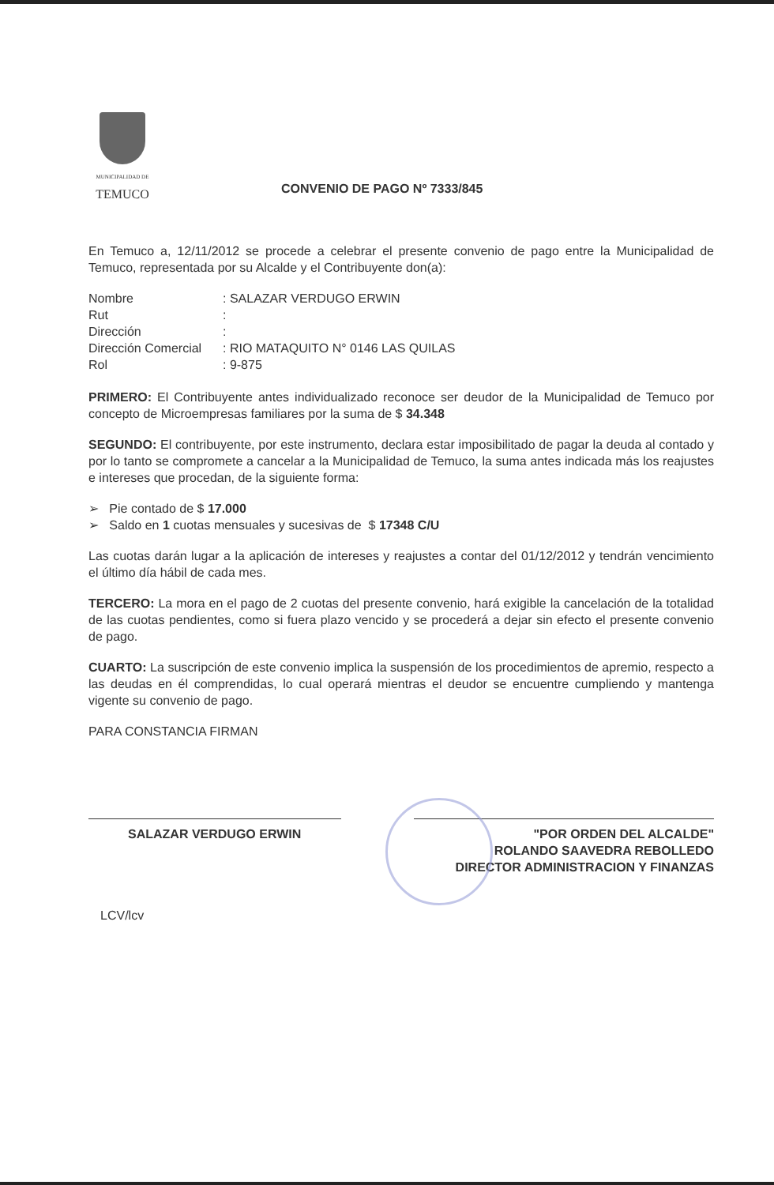MUNICIPALIDAD DE
TEMUCO
CONVENIO DE PAGO Nº 7333/845
En Temuco a, 12/11/2012 se procede a celebrar el presente convenio de pago entre la Municipalidad de Temuco, representada por su Alcalde y el Contribuyente don(a):
| Nombre | : SALAZAR VERDUGO ERWIN |
| Rut | : |
| Dirección | : |
| Dirección Comercial | : RIO MATAQUITO N° 0146 LAS QUILAS |
| Rol | : 9-875 |
PRIMERO: El Contribuyente antes individualizado reconoce ser deudor de la Municipalidad de Temuco por concepto de Microempresas familiares por la suma de $ 34.348
SEGUNDO: El contribuyente, por este instrumento, declara estar imposibilitado de pagar la deuda al contado y por lo tanto se compromete a cancelar a la Municipalidad de Temuco, la suma antes indicada más los reajustes e intereses que procedan, de la siguiente forma:
➢ Pie contado de $ 17.000
➢ Saldo en 1 cuotas mensuales y sucesivas de $ 17348 C/U
Las cuotas darán lugar a la aplicación de intereses y reajustes a contar del 01/12/2012 y tendrán vencimiento el último día hábil de cada mes.
TERCERO: La mora en el pago de 2 cuotas del presente convenio, hará exigible la cancelación de la totalidad de las cuotas pendientes, como si fuera plazo vencido y se procederá a dejar sin efecto el presente convenio de pago.
CUARTO: La suscripción de este convenio implica la suspensión de los procedimientos de apremio, respecto a las deudas en él comprendidas, lo cual operará mientras el deudor se encuentre cumpliendo y mantenga vigente su convenio de pago.
PARA CONSTANCIA FIRMAN
SALAZAR VERDUGO ERWIN "POR ORDEN DEL ALCALDE"
ROLANDO SAAVEDRA REBOLLEDO
DIRECTOR ADMINISTRACION Y FINANZAS
LCV/lcv